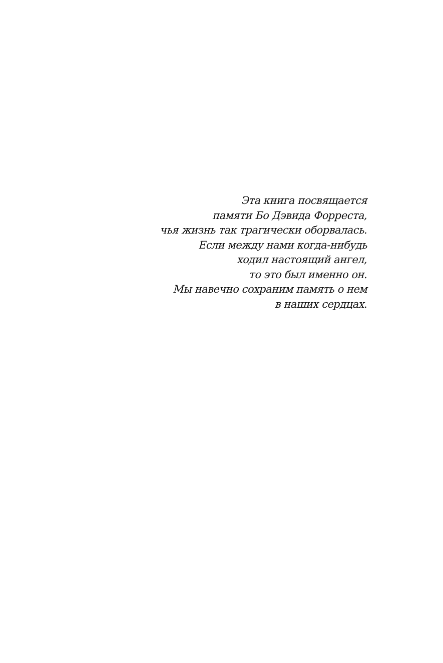Эта книга посвящается
памяти Бо Дэвида Форреста,
чья жизнь так трагически оборвалась.
Если между нами когда-нибудь
ходил настоящий ангел,
то это был именно он.
Мы навечно сохраним память о нем
в наших сердцах.